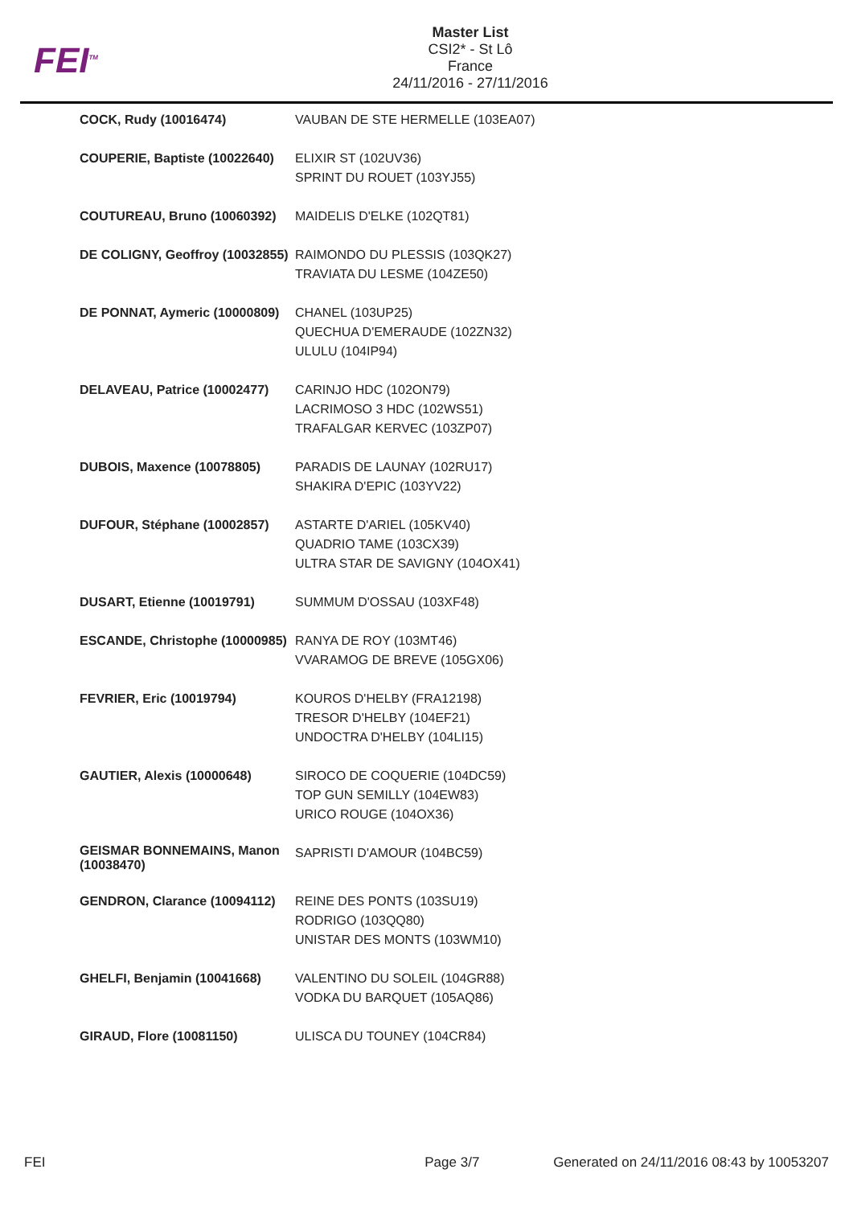FEI<sup>TM</sup>
Master List
CSI2* - St Lô
France
24/11/2016 - 27/11/2016
| COCK, Rudy (10016474) | VAUBAN DE STE HERMELLE (103EA07) |
| COUPERIE, Baptiste (10022640) | ELIXIR ST (102UV36) SPRINT DU ROUET (103YJ55) |
| COUTUREAU, Bruno (10060392) | MAIDELIS D'ELKE (102QT81) |
| DE COLIGNY, Geoffroy (10032855) | RAIMONDO DU PLESSIS (103QK27) TRAVIATA DU LESME (104ZE50) |
| DE PONNAT, Aymeric (10000809) | CHANEL (103UP25) QUECHUA D'EMERAUDE (102ZN32) ULULU (104IP94) |
| DELAVEAU, Patrice (10002477) | CARINJO HDC (102ON79) LACRIMOSO 3 HDC (102WS51) TRAFALGAR KERVEC (103ZP07) |
| DUBOIS, Maxence (10078805) | PARADIS DE LAUNAY (102RU17) SHAKIRA D'EPIC (103YV22) |
| DUFOUR, Stéphane (10002857) | ASTARTE D'ARIEL (105KV40) QUADRIO TAME (103CX39) ULTRA STAR DE SAVIGNY (104OX41) |
| DUSART, Etienne (10019791) | SUMMUM D'OSSAU (103XF48) |
| ESCANDE, Christophe (10000985) | RANYA DE ROY (103MT46) VVARAMOG DE BREVE (105GX06) |
| FEVRIER, Eric (10019794) | KOUROS D'HELBY (FRA12198) TRESOR D'HELBY (104EF21) UNDOCTRA D'HELBY (104LI15) |
| GAUTIER, Alexis (10000648) | SIROCO DE COQUERIE (104DC59) TOP GUN SEMILLY (104EW83) URICO ROUGE (104OX36) |
| GEISMAR BONNEMAINS, Manon (10038470) | SAPRISTI D'AMOUR (104BC59) |
| GENDRON, Clarance (10094112) | REINE DES PONTS (103SU19) RODRIGO (103QQ80) UNISTAR DES MONTS (103WM10) |
| GHELFI, Benjamin (10041668) | VALENTINO DU SOLEIL (104GR88) VODKA DU BARQUET (105AQ86) |
| GIRAUD, Flore (10081150) | ULISCA DU TOUNEY (104CR84) |
FEI Page 3/7 Generated on 24/11/2016 08:43 by 10053207